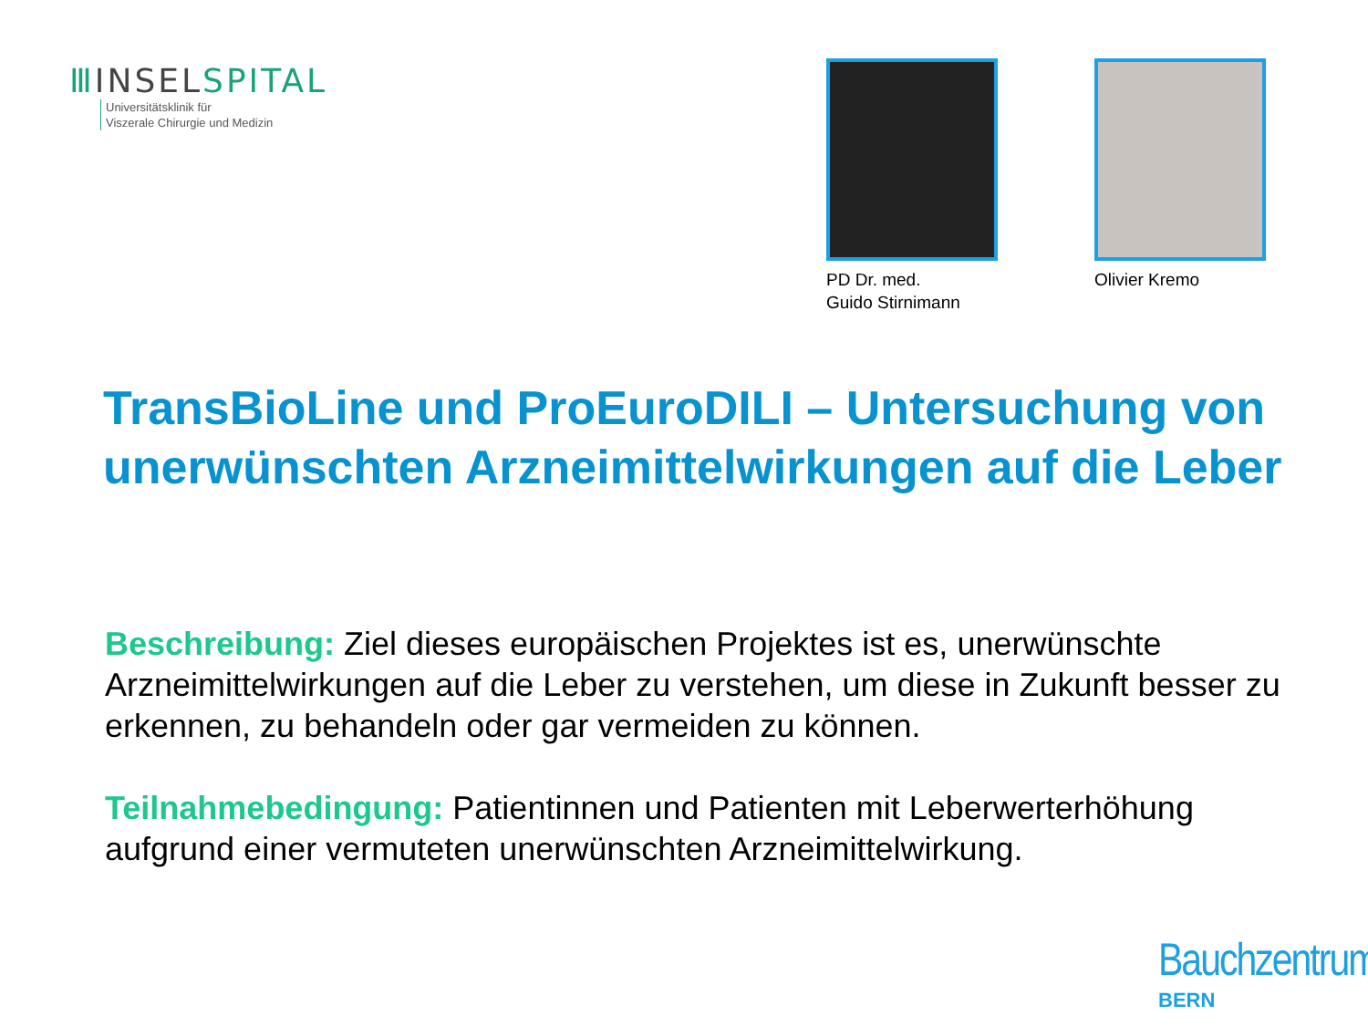ⅢINSELSPITAL
Universitätsklinik für
Viszerale Chirurgie und Medizin
PD Dr. med.
Guido Stirnimann
Olivier Kremo
TransBioLine und ProEuroDILI – Untersuchung von unerwünschten Arzneimittelwirkungen auf die Leber
Beschreibung: Ziel dieses europäischen Projektes ist es, unerwünschte Arzneimittelwirkungen auf die Leber zu verstehen, um diese in Zukunft besser zu erkennen, zu behandeln oder gar vermeiden zu können.
Teilnahmebedingung: Patientinnen und Patienten mit Leberwerterhöhung aufgrund einer vermuteten unerwünschten Arzneimittelwirkung.
Bauchzentrum
BERN